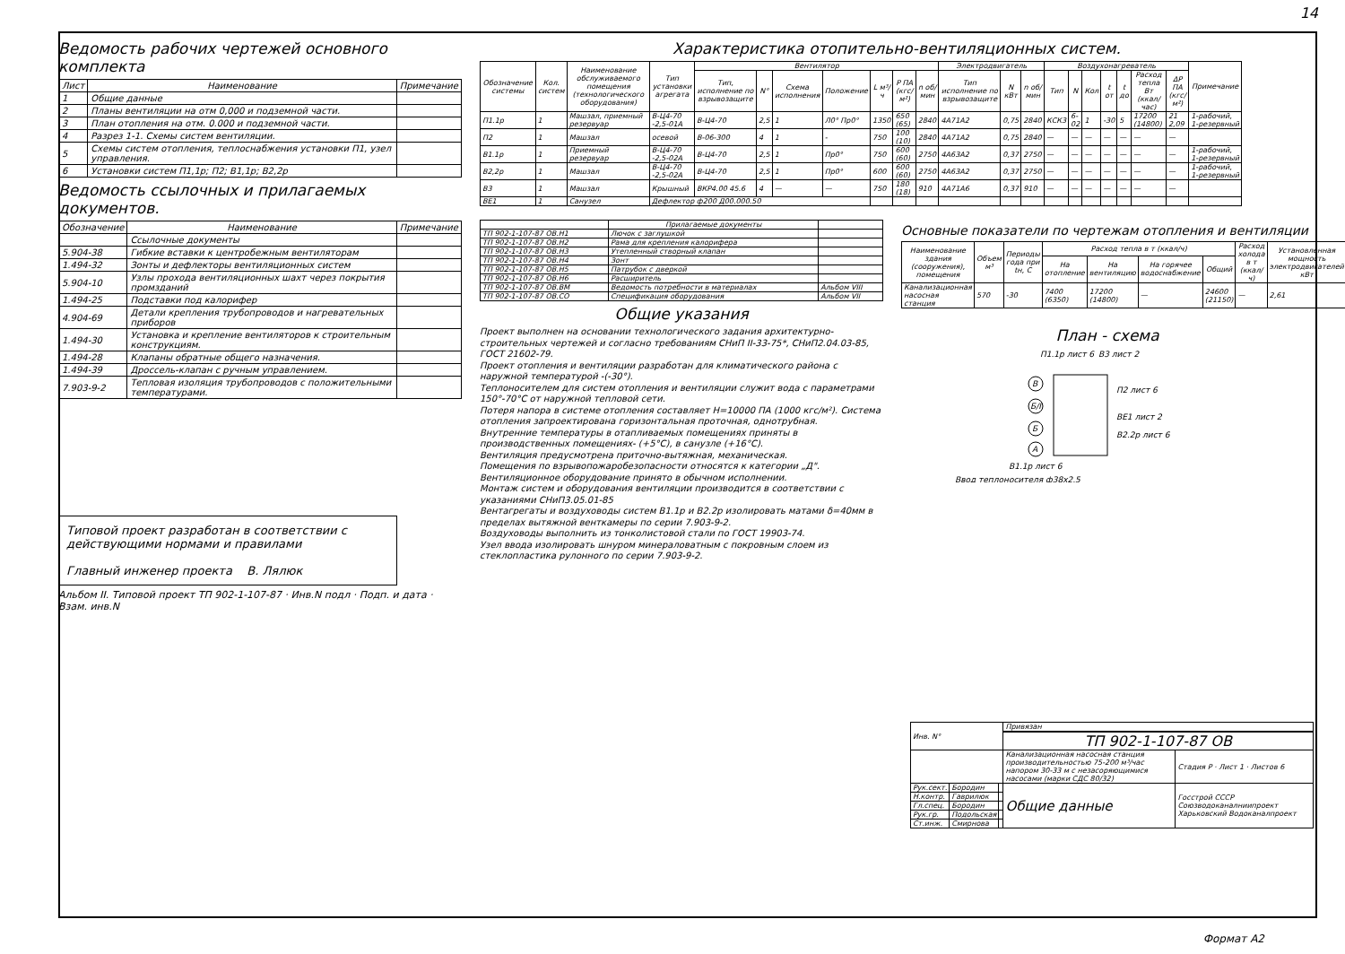14
Ведомость рабочих чертежей основного комплекта
| Лист | Наименование | Примечание |
| --- | --- | --- |
| 1 | Общие данные | |
| 2 | Планы вентиляции на отм 0,000 и подземной части. | |
| 3 | План отопления на отм. 0.000 и подземной части. | |
| 4 | Разрез 1-1. Схемы систем вентиляции. | |
| 5 | Схемы систем отопления, теплоснабжения установки П1, узел управления. | |
| 6 | Установки систем П1,1р; П2; В1,1р; В2,2р | |
Ведомость ссылочных и прилагаемых документов.
| Обозначение | Наименование | Примечание |
| --- | --- | --- |
| | Ссылочные документы | |
| 5.904-38 | Гибкие вставки к центробежным вентиляторам | |
| 1.494-32 | Зонты и дефлекторы вентиляционных систем | |
| 5.904-10 | Узлы прохода вентиляционных шахт через покрытия промзданий | |
| 1.494-25 | Подставки под калорифер | |
| 4.904-69 | Детали крепления трубопроводов и нагревательных приборов | |
| 1.494-30 | Установка и крепление вентиляторов к строительным конструкциям. | |
| 1.494-28 | Клапаны обратные общего назначения. | |
| 1.494-39 | Дроссель-клапан с ручным управлением. | |
| 7.903-9-2 | Тепловая изоляция трубопроводов с положительными температурами. | |
Типовой проект разработан в соответствии с действующими нормами и правилами
Главный инженер проекта В. Лялюк
Альбом II. Типовой проект ТП 902-1-107-87 · Инв.N подл · Подп. и дата · Взам. инв.N
Характеристика отопительно-вентиляционных систем.
| Обозначение системы | Кол. систем | Наименование обслуживаемого помещения (технологического оборудования) | Тип установки агрегата | Вентилятор | | | | | | | Электродвигатель | | | Воздухонагреватель | | | | | | | Примечание |
| --- | --- | --- | --- | --- | --- | --- | --- | --- | --- | --- | --- | --- | --- | --- | --- | --- | --- | --- | --- | --- | --- |
| | | | | Тип, исполнение по взрывозащите | N° | Схема исполнения | Положение | L м³/ч | P ПА (кгс/м²) | n об/мин | Тип исполнение по взрывозащите | N кВт | n об/мин | Тип | N | Кол | t от | t до | Расход тепла Вт (ккал/час) | ΔP ПА (кгс/м²) | |
| П1.1р | 1 | Машзал, приемный резервуар | В-Ц4-70 -2,5-01А | В-Ц4-70 | 2,5 | 1 | Л0° Пр0° | 1350 | 650 (65) | 2840 | 4А71А2 | 0,75 | 2840 | КСК3 | 6-02 | 1 | -30 | 5 | 17200 (14800) | 21 2,09 | 1-рабочий, 1-резервный |
| П2 | 1 | Машзал | осевой | В-06-300 | 4 | 1 | - | 750 | 100 (10) | 2840 | 4А71А2 | 0,75 | 2840 | — | — | — | — | — | — | — | |
| В1.1р | 1 | Приемный резервуар | В-Ц4-70 -2,5-02А | В-Ц4-70 | 2,5 | 1 | Пр0° | 750 | 600 (60) | 2750 | 4А63А2 | 0,37 | 2750 | — | — | — | — | — | — | — | 1-рабочий, 1-резервный |
| В2,2р | 1 | Машзал | В-Ц4-70 -2,5-02А | В-Ц4-70 | 2,5 | 1 | Пр0° | 600 | 600 (60) | 2750 | 4А63А2 | 0,37 | 2750 | — | — | — | — | — | — | — | 1-рабочий, 1-резервный |
| В3 | 1 | Машзал | Крышный | ВКР4.00 45.6 | 4 | — | — | 750 | 180 (18) | 910 | 4А71А6 | 0,37 | 910 | — | — | — | — | — | — | — | |
| ВЕ1 | 1 | Санузел | Дефлектор ф200 Д00.000.50 | | | | | | | | | | | | | | | | | | |
| | Прилагаемые документы | |
| --- | --- | --- |
| ТП 902-1-107-87 ОВ.Н1 | Лючок с заглушкой | |
| ТП 902-1-107-87 ОВ.Н2 | Рама для крепления калорифера | |
| ТП 902-1-107-87 ОВ.Н3 | Утепленный створный клапан | |
| ТП 902-1-107-87 ОВ.Н4 | Зонт | |
| ТП 902-1-107-87 ОВ.Н5 | Патрубок с дверкой | |
| ТП 902-1-107-87 ОВ.Н6 | Расширитель | |
| ТП 902-1-107-87 ОВ.ВМ | Ведомость потребности в материалах | Альбом VIII |
| ТП 902-1-107-87 ОВ.СО | Спецификация оборудования | Альбом VII |
Общие указания
Проект выполнен на основании технологического задания архитектурно-строительных чертежей и согласно требованиям СНиП II-33-75*, СНиП2.04.03-85, ГОСТ 21602-79.
Проект отопления и вентиляции разработан для климатического района с наружной температурой -(-30°).
Теплоносителем для систем отопления и вентиляции служит вода с параметрами 150°-70°С от наружной тепловой сети.
Потеря напора в системе отопления составляет Н=10000 ПА (1000 кгс/м²). Система отопления запроектирована горизонтальная проточная, однотрубная.
Внутренние температуры в отапливаемых помещениях приняты в производственных помещениях- (+5°С), в санузле (+16°С).
Вентиляция предусмотрена приточно-вытяжная, механическая.
Помещения по взрывопожаробезопасности относятся к категории „Д". Вентиляционное оборудование принято в обычном исполнении.
Монтаж систем и оборудования вентиляции производится в соответствии с указаниями СНиП3.05.01-85
Вентагрегаты и воздуховоды систем В1.1р и В2.2р изолировать матами δ=40мм в пределах вытяжной венткамеры по серии 7.903-9-2.
Воздуховоды выполнить из тонколистовой стали по ГОСТ 19903-74.
Узел ввода изолировать шнуром минераловатным с покровным слоем из стеклопластика рулонного по серии 7.903-9-2.
Основные показатели по чертежам отопления и вентиляции
| Наименование здания (сооружения), помещения | Объем м³ | Периоды года при tн, С | Расход тепла в т (ккал/ч) | | | | Расход холода в т (ккал/ч) | Установленная мощность электродвигателей кВт |
| --- | --- | --- | --- | --- | --- | --- | --- | --- |
| | | | На отопление | На вентиляцию | На горячее водоснабжение | Общий | | |
| Канализационная насосная станция | 570 | -30 | 7400 (6350) | 17200 (14800) | — | 24600 (21150) | — | 2,61 |
План - схема
П1.1р лист 6
В3 лист 2
П2 лист 6
ВЕ1 лист 2
В2.2р лист 6
В1.1р лист 6
Ввод теплоносителя ф38х2,5
В
Б/I
Б
А
| Инв. N° | | | Привязан | |
| | | | ТП 902-1-107-87 ОВ | |
| | | | Канализационная насосная станция производительностью 75-200 м³/час напором 30-33 м с незасоряющимися насосами (марки СДС 80/32) | Стадия Р · Лист 1 · Листов 6 |
| Рук.сект. | Бородин | | Общие данные | Госстрой СССР Союзводоканалниипроект Харьковский Водоканалпроект |
| Н.контр. | Гаврилюк | | | |
| Гл.спец. | Бородин | | | |
| Рук.гр. | Подольская | | | |
| Ст.инж. | Смирнова | | | |
Формат А2